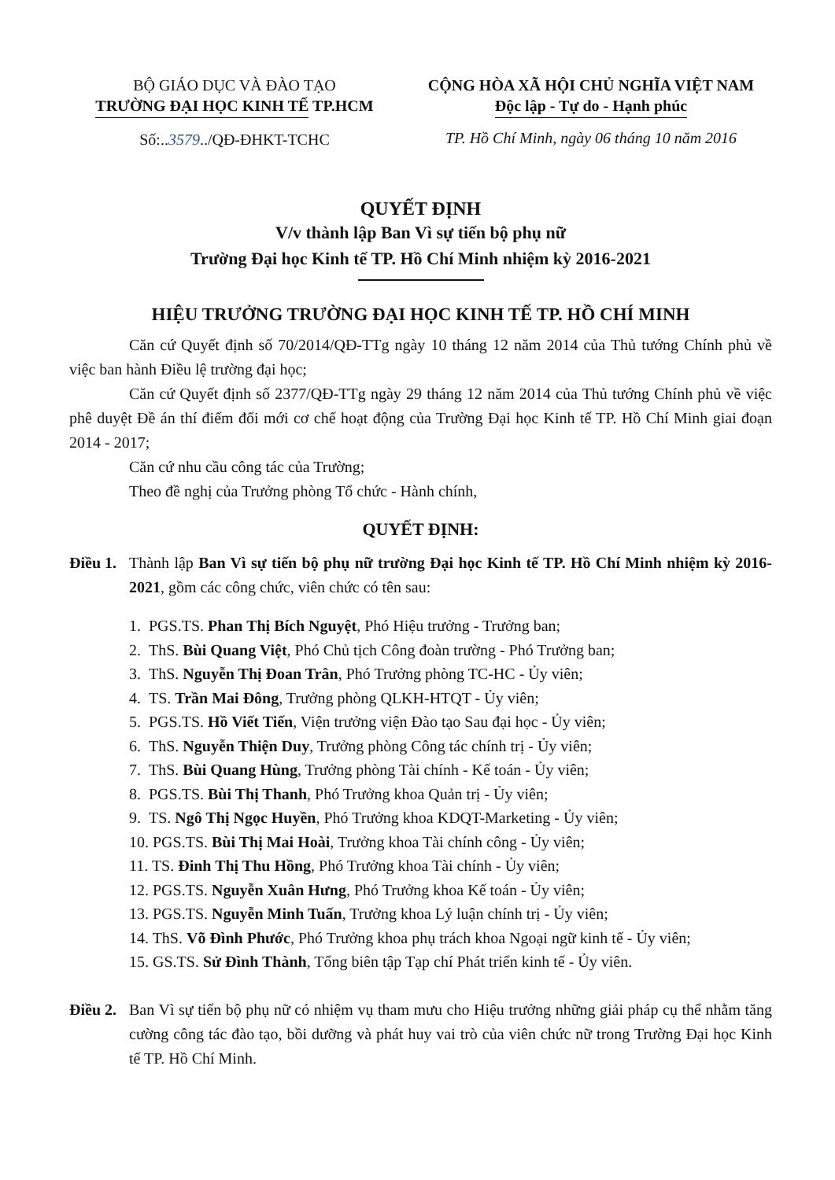BỘ GIÁO DỤC VÀ ĐÀO TẠO
TRƯỜNG ĐẠI HỌC KINH TẾ TP.HCM
Số:..3579../QĐ-ĐHKT-TCHC
CỘNG HÒA XÃ HỘI CHỦ NGHĨA VIỆT NAM
Độc lập - Tự do - Hạnh phúc
TP. Hồ Chí Minh, ngày 06 tháng 10 năm 2016
QUYẾT ĐỊNH
V/v thành lập Ban Vì sự tiến bộ phụ nữ
Trường Đại học Kinh tế TP. Hồ Chí Minh nhiệm kỳ 2016-2021
HIỆU TRƯỞNG TRƯỜNG ĐẠI HỌC KINH TẾ TP. HỒ CHÍ MINH
Căn cứ Quyết định số 70/2014/QĐ-TTg ngày 10 tháng 12 năm 2014 của Thủ tướng Chính phủ về việc ban hành Điều lệ trường đại học;
Căn cứ Quyết định số 2377/QĐ-TTg ngày 29 tháng 12 năm 2014 của Thủ tướng Chính phủ về việc phê duyệt Đề án thí điểm đổi mới cơ chế hoạt động của Trường Đại học Kinh tế TP. Hồ Chí Minh giai đoạn 2014 - 2017;
Căn cứ nhu cầu công tác của Trường;
Theo đề nghị của Trưởng phòng Tổ chức - Hành chính,
QUYẾT ĐỊNH:
Điều 1.
Thành lập Ban Vì sự tiến bộ phụ nữ trường Đại học Kinh tế TP. Hồ Chí Minh nhiệm kỳ 2016-2021, gồm các công chức, viên chức có tên sau:
1. PGS.TS. Phan Thị Bích Nguyệt, Phó Hiệu trưởng - Trưởng ban;
2. ThS. Bùi Quang Việt, Phó Chủ tịch Công đoàn trường - Phó Trưởng ban;
3. ThS. Nguyễn Thị Đoan Trân, Phó Trưởng phòng TC-HC - Ủy viên;
4. TS. Trần Mai Đông, Trưởng phòng QLKH-HTQT - Ủy viên;
5. PGS.TS. Hồ Viết Tiến, Viện trưởng viện Đào tạo Sau đại học - Ủy viên;
6. ThS. Nguyễn Thiện Duy, Trưởng phòng Công tác chính trị - Ủy viên;
7. ThS. Bùi Quang Hùng, Trưởng phòng Tài chính - Kế toán - Ủy viên;
8. PGS.TS. Bùi Thị Thanh, Phó Trưởng khoa Quản trị - Ủy viên;
9. TS. Ngô Thị Ngọc Huyền, Phó Trưởng khoa KDQT-Marketing - Ủy viên;
10. PGS.TS. Bùi Thị Mai Hoài, Trưởng khoa Tài chính công - Ủy viên;
11. TS. Đinh Thị Thu Hồng, Phó Trưởng khoa Tài chính - Ủy viên;
12. PGS.TS. Nguyễn Xuân Hưng, Phó Trưởng khoa Kế toán - Ủy viên;
13. PGS.TS. Nguyễn Minh Tuấn, Trưởng khoa Lý luận chính trị - Ủy viên;
14. ThS. Võ Đình Phước, Phó Trưởng khoa phụ trách khoa Ngoại ngữ kinh tế - Ủy viên;
15. GS.TS. Sử Đình Thành, Tổng biên tập Tạp chí Phát triển kinh tế - Ủy viên.
Điều 2.
Ban Vì sự tiến bộ phụ nữ có nhiệm vụ tham mưu cho Hiệu trưởng những giải pháp cụ thể nhằm tăng cường công tác đào tạo, bồi dưỡng và phát huy vai trò của viên chức nữ trong Trường Đại học Kinh tế TP. Hồ Chí Minh.